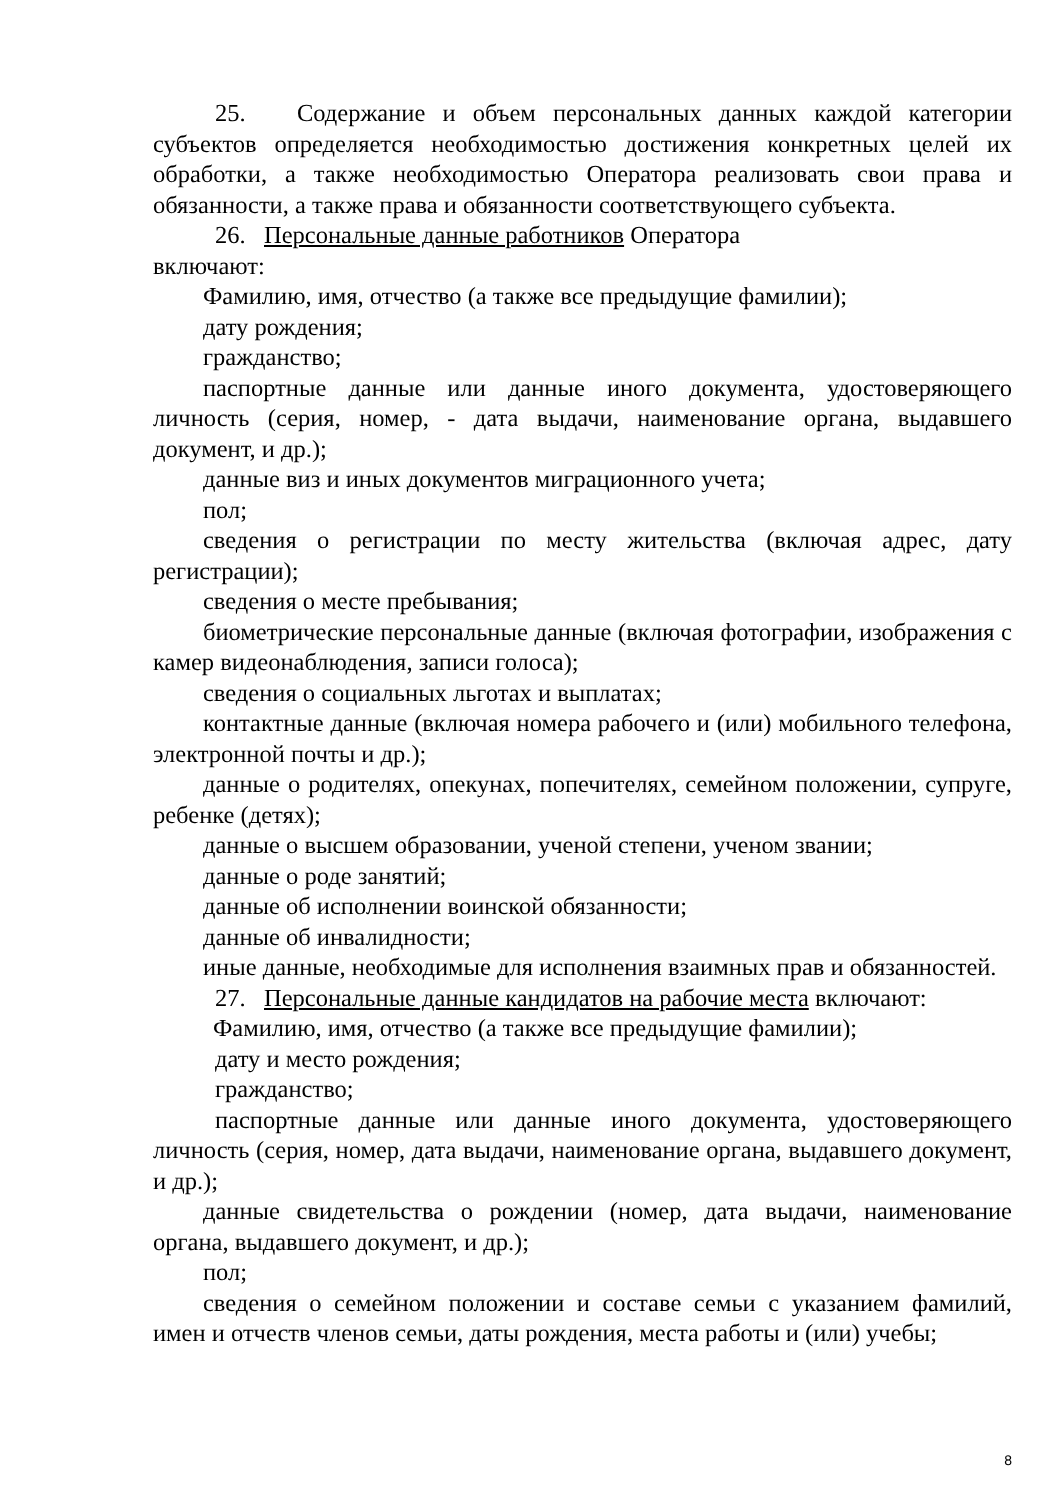25. Содержание и объем персональных данных каждой категории субъектов определяется необходимостью достижения конкретных целей их обработки, а также необходимостью Оператора реализовать свои права и обязанности, а также права и обязанности соответствующего субъекта.
26. Персональные данные работников Оператора
включают:
Фамилию, имя, отчество (а также все предыдущие фамилии);
дату рождения;
гражданство;
паспортные данные или данные иного документа, удостоверяющего личность (серия, номер, - дата выдачи, наименование органа, выдавшего документ, и др.);
данные виз и иных документов миграционного учета;
пол;
сведения о регистрации по месту жительства (включая адрес, дату регистрации);
сведения о месте пребывания;
биометрические персональные данные (включая фотографии, изображения с камер видеонаблюдения, записи голоса);
сведения о социальных льготах и выплатах;
контактные данные (включая номера рабочего и (или) мобильного телефона, электронной почты и др.);
данные о родителях, опекунах, попечителях, семейном положении, супруге, ребенке (детях);
данные о высшем образовании, ученой степени, ученом звании;
данные о роде занятий;
данные об исполнении воинской обязанности;
данные об инвалидности;
иные данные, необходимые для исполнения взаимных прав и обязанностей.
27. Персональные данные кандидатов на рабочие места включают:
Фамилию, имя, отчество (а также все предыдущие фамилии);
дату и место рождения;
гражданство;
паспортные данные или данные иного документа, удостоверяющего личность (серия, номер, дата выдачи, наименование органа, выдавшего документ, и др.);
данные свидетельства о рождении (номер, дата выдачи, наименование органа, выдавшего документ, и др.);
пол;
сведения о семейном положении и составе семьи с указанием фамилий, имен и отчеств членов семьи, даты рождения, места работы и (или) учебы;
8